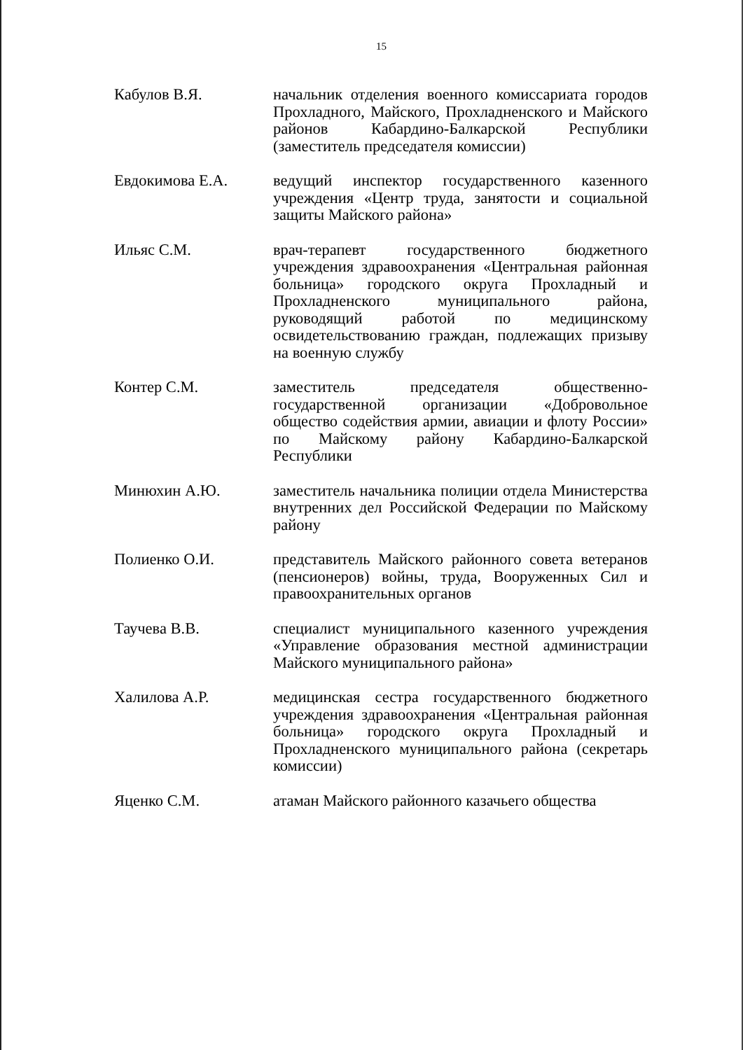15
Кабулов В.Я. начальник отделения военного комиссариата городов Прохладного, Майского, Прохладненского и Майского районов Кабардино-Балкарской Республики (заместитель председателя комиссии)
Евдокимова Е.А. ведущий инспектор государственного казенного учреждения «Центр труда, занятости и социальной защиты Майского района»
Ильяс С.М. врач-терапевт государственного бюджетного учреждения здравоохранения «Центральная районная больница» городского округа Прохладный и Прохладненского муниципального района, руководящий работой по медицинскому освидетельствованию граждан, подлежащих призыву на военную службу
Контер С.М. заместитель председателя общественно-государственной организации «Добровольное общество содействия армии, авиации и флоту России» по Майскому району Кабардино-Балкарской Республики
Минюхин А.Ю. заместитель начальника полиции отдела Министерства внутренних дел Российской Федерации по Майскому району
Полиенко О.И. представитель Майского районного совета ветеранов (пенсионеров) войны, труда, Вооруженных Сил и правоохранительных органов
Таучева В.В. специалист муниципального казенного учреждения «Управление образования местной администрации Майского муниципального района»
Халилова А.Р. медицинская сестра государственного бюджетного учреждения здравоохранения «Центральная районная больница» городского округа Прохладный и Прохладненского муниципального района (секретарь комиссии)
Яценко С.М. атаман Майского районного казачьего общества